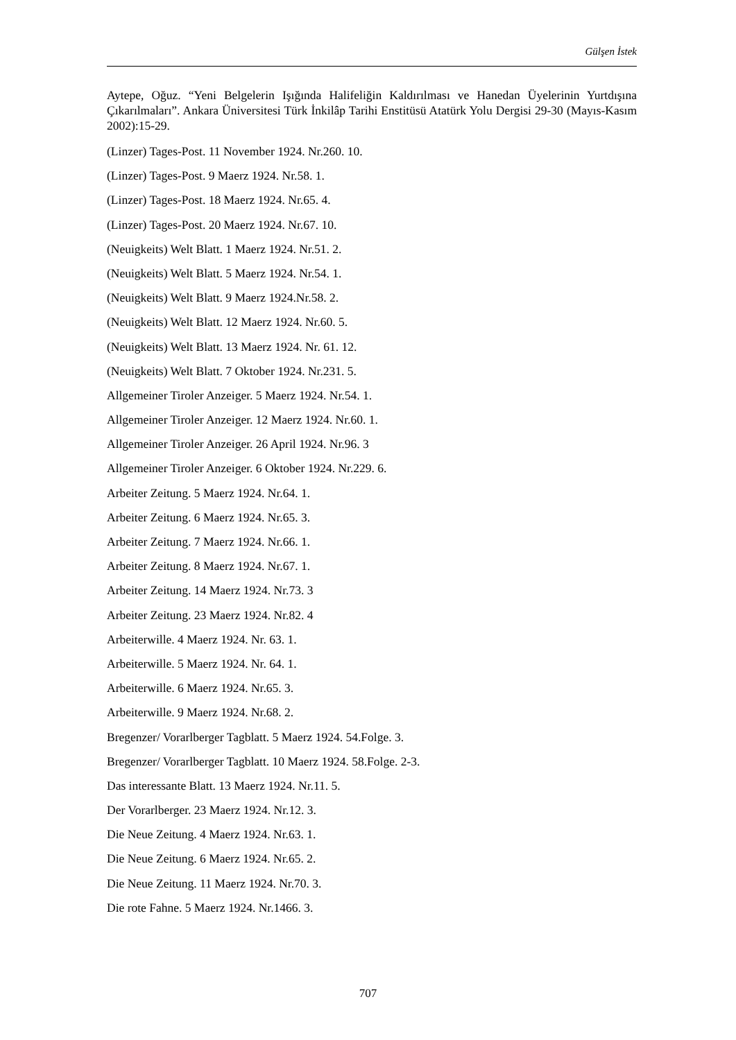Gülşen İstek
Aytepe, Oğuz. “Yeni Belgelerin Işığında Halifeliğin Kaldırılması ve Hanedan Üyelerinin Yurtdışına Çıkarılmaları”. Ankara Üniversitesi Türk İnkilâp Tarihi Enstitüsü Atatürk Yolu Dergisi 29-30 (Mayıs-Kasım 2002):15-29.
(Linzer) Tages-Post. 11 November 1924. Nr.260. 10.
(Linzer) Tages-Post. 9 Maerz 1924. Nr.58. 1.
(Linzer) Tages-Post. 18 Maerz 1924. Nr.65. 4.
(Linzer) Tages-Post. 20 Maerz 1924. Nr.67. 10.
(Neuigkeits) Welt Blatt. 1 Maerz 1924. Nr.51. 2.
(Neuigkeits) Welt Blatt. 5 Maerz 1924. Nr.54. 1.
(Neuigkeits) Welt Blatt. 9 Maerz 1924.Nr.58. 2.
(Neuigkeits) Welt Blatt. 12 Maerz 1924. Nr.60. 5.
(Neuigkeits) Welt Blatt. 13 Maerz 1924. Nr. 61. 12.
(Neuigkeits) Welt Blatt. 7 Oktober 1924. Nr.231. 5.
Allgemeiner Tiroler Anzeiger. 5 Maerz 1924. Nr.54. 1.
Allgemeiner Tiroler Anzeiger. 12 Maerz 1924. Nr.60. 1.
Allgemeiner Tiroler Anzeiger. 26 April 1924. Nr.96. 3
Allgemeiner Tiroler Anzeiger. 6 Oktober 1924. Nr.229. 6.
Arbeiter Zeitung. 5 Maerz 1924. Nr.64. 1.
Arbeiter Zeitung. 6 Maerz 1924. Nr.65. 3.
Arbeiter Zeitung. 7 Maerz 1924. Nr.66. 1.
Arbeiter Zeitung. 8 Maerz 1924. Nr.67. 1.
Arbeiter Zeitung. 14 Maerz 1924. Nr.73. 3
Arbeiter Zeitung. 23 Maerz 1924. Nr.82. 4
Arbeiterwille. 4 Maerz 1924. Nr. 63. 1.
Arbeiterwille. 5 Maerz 1924. Nr. 64. 1.
Arbeiterwille. 6 Maerz 1924. Nr.65. 3.
Arbeiterwille. 9 Maerz 1924. Nr.68. 2.
Bregenzer/ Vorarlberger Tagblatt. 5 Maerz 1924. 54.Folge. 3.
Bregenzer/ Vorarlberger Tagblatt. 10 Maerz 1924. 58.Folge. 2-3.
Das interessante Blatt. 13 Maerz 1924. Nr.11. 5.
Der Vorarlberger. 23 Maerz 1924. Nr.12. 3.
Die Neue Zeitung. 4 Maerz 1924. Nr.63. 1.
Die Neue Zeitung. 6 Maerz 1924. Nr.65. 2.
Die Neue Zeitung. 11 Maerz 1924. Nr.70. 3.
Die rote Fahne. 5 Maerz 1924. Nr.1466. 3.
707